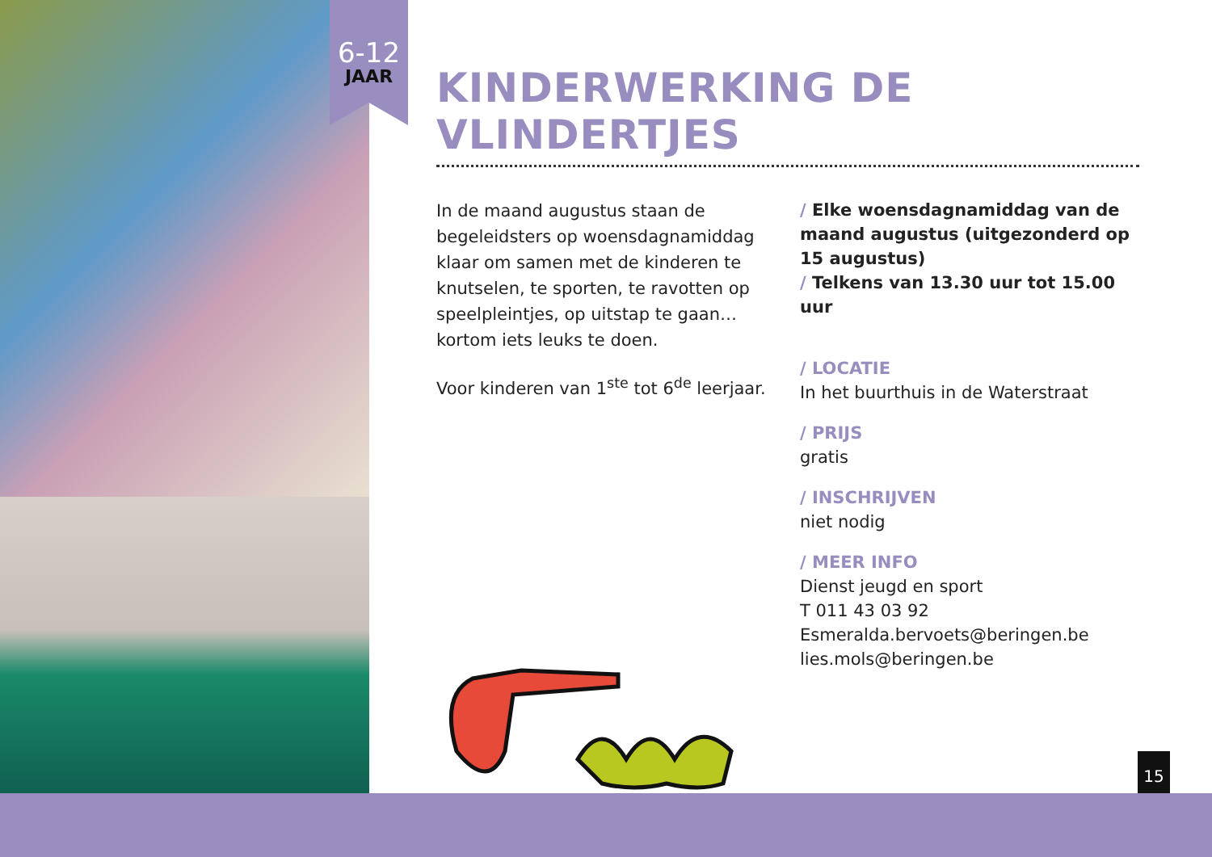6-12
JAAR
KINDERWERKING DE VLINDERTJES
In de maand augustus staan de begeleidsters op woensdagnamiddag klaar om samen met de kinderen te knutselen, te sporten, te ravotten op speelpleintjes, op uitstap te gaan… kortom iets leuks te doen.
Voor kinderen van 1<sup>ste</sup> tot 6<sup>de</sup> leerjaar.
/ Elke woensdagnamiddag van de maand augustus (uitgezonderd op 15 augustus)
/ Telkens van 13.30 uur tot 15.00 uur
/ LOCATIE
In het buurthuis in de Waterstraat
/ PRIJS
gratis
/ INSCHRIJVEN
niet nodig
/ MEER INFO
Dienst jeugd en sport
T 011 43 03 92
Esmeralda.bervoets@beringen.be
lies.mols@beringen.be
15